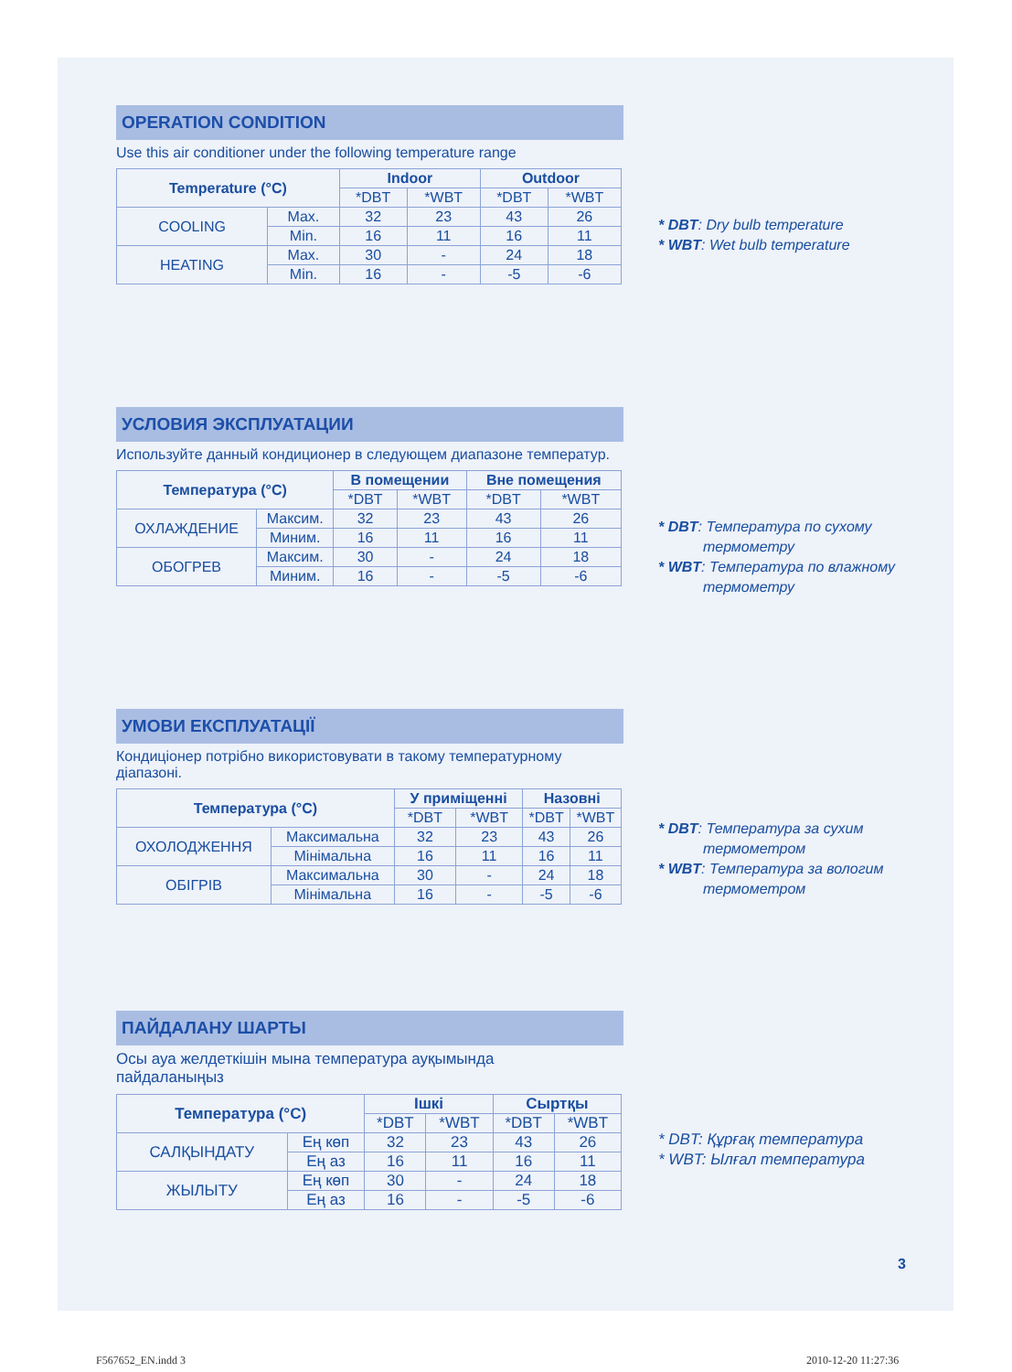OPERATION CONDITION
Use this air conditioner under the following temperature range
| Temperature (°C) | | Indoor | | Outdoor | |
| --- | --- | --- | --- | --- | --- |
| | | *DBT | *WBT | *DBT | *WBT |
| COOLING | Max. | 32 | 23 | 43 | 26 |
| | Min. | 16 | 11 | 16 | 11 |
| HEATING | Max. | 30 | - | 24 | 18 |
| | Min. | 16 | - | -5 | -6 |
* DBT: Dry bulb temperature
* WBT: Wet bulb temperature
УСЛОВИЯ ЭКСПЛУАТАЦИИ
Используйте данный кондиционер в следующем диапазоне температур.
| Температура (°C) | | В помещении | | Вне помещения | |
| --- | --- | --- | --- | --- | --- |
| | | *DBT | *WBT | *DBT | *WBT |
| ОХЛАЖДЕНИЕ | Максим. | 32 | 23 | 43 | 26 |
| | Миним. | 16 | 11 | 16 | 11 |
| ОБОГРЕВ | Максим. | 30 | - | 24 | 18 |
| | Миним. | 16 | - | -5 | -6 |
* DBT: Температура по сухому
термометру
* WBT: Температура по влажному
термометру
УМОВИ ЕКСПЛУАТАЦІЇ
Кондиціонер потрібно використовувати в такому температурному діапазоні.
| Температура (°C) | | У приміщенні | | Назовні | |
| --- | --- | --- | --- | --- | --- |
| | | *DBT | *WBT | *DBT | *WBT |
| ОХОЛОДЖЕННЯ | Максимальна | 32 | 23 | 43 | 26 |
| | Мінімальна | 16 | 11 | 16 | 11 |
| ОБІГРІВ | Максимальна | 30 | - | 24 | 18 |
| | Мінімальна | 16 | - | -5 | -6 |
* DBT: Температура за сухим
термометром
* WBT: Температура за вологим
термометром
ПАЙДАЛАНУ ШАРТЫ
Осы ауа желдеткішін мына температура ауқымында
пайдаланыңыз
| Температура (°C) | | Ішкі | | Сыртқы | |
| --- | --- | --- | --- | --- | --- |
| | | *DBT | *WBT | *DBT | *WBT |
| САЛҚЫНДАТУ | Ең көп | 32 | 23 | 43 | 26 |
| | Ең аз | 16 | 11 | 16 | 11 |
| ЖЫЛЫТУ | Ең көп | 30 | - | 24 | 18 |
| | Ең аз | 16 | - | -5 | -6 |
* DBT: Құрғақ температура
* WBT: Ылғал температура
3
F567652_EN.indd 3 2010-12-20 11:27:36